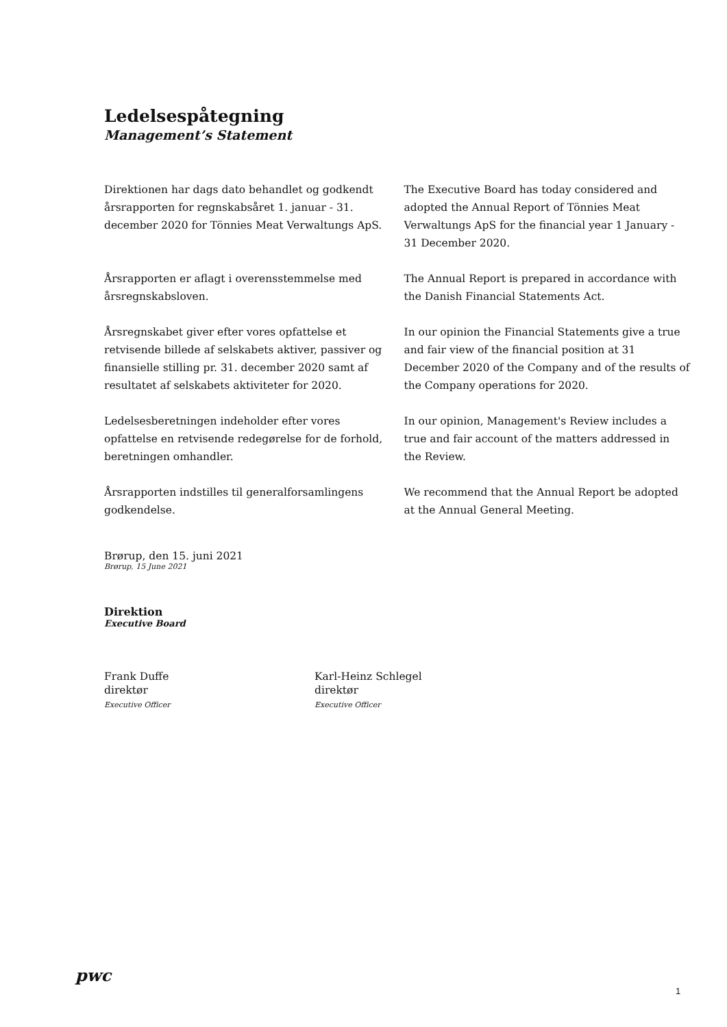Ledelsespåtegning
Management’s Statement
Direktionen har dags dato behandlet og godkendt årsrapporten for regnskabsåret 1. januar - 31. december 2020 for Tönnies Meat Verwaltungs ApS.
The Executive Board has today considered and adopted the Annual Report of Tönnies Meat Verwaltungs ApS for the financial year 1 January - 31 December 2020.
Årsrapporten er aflagt i overensstemmelse med årsregnskabsloven.
The Annual Report is prepared in accordance with the Danish Financial Statements Act.
Årsregnskabet giver efter vores opfattelse et retvisende billede af selskabets aktiver, passiver og finansielle stilling pr. 31. december 2020 samt af resultatet af selskabets aktiviteter for 2020.
In our opinion the Financial Statements give a true and fair view of the financial position at 31 December 2020 of the Company and of the results of the Company operations for 2020.
Ledelsesberetningen indeholder efter vores opfattelse en retvisende redegørelse for de forhold, beretningen omhandler.
In our opinion, Management's Review includes a true and fair account of the matters addressed in the Review.
Årsrapporten indstilles til generalforsamlingens godkendelse.
We recommend that the Annual Report be adopted at the Annual General Meeting.
Brørup, den 15. juni 2021
Brørup, 15 June 2021
Direktion
Executive Board
Frank Duffe
direktør
Executive Officer
Karl-Heinz Schlegel
direktør
Executive Officer
pwc
1